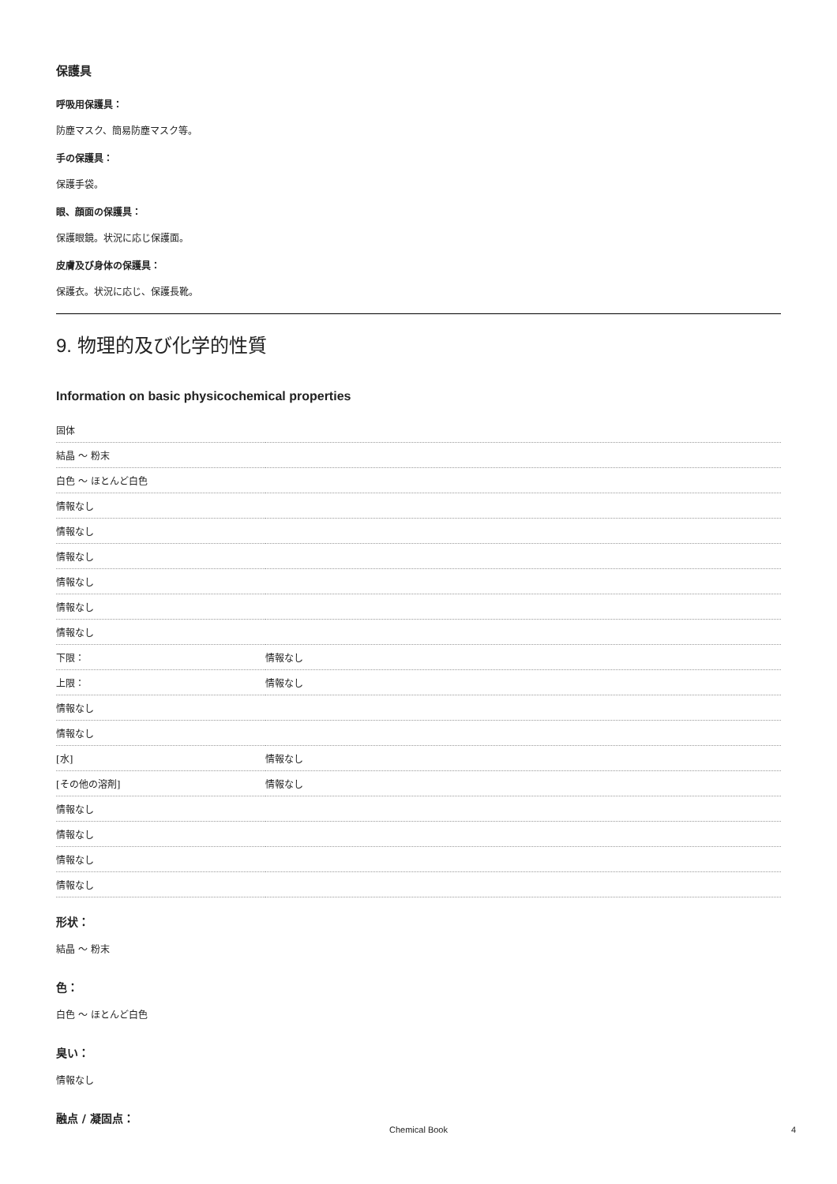保護具
呼吸用保護具：
防塵マスク、簡易防塵マスク等。
手の保護具：
保護手袋。
眼、顔面の保護具：
保護眼鏡。状況に応じ保護面。
皮膚及び身体の保護具：
保護衣。状況に応じ、保護長靴。
9. 物理的及び化学的性質
Information on basic physicochemical properties
| 固体 | |
| 結晶 ～ 粉末 | |
| 白色 ～ ほとんど白色 | |
| 情報なし | |
| 情報なし | |
| 情報なし | |
| 情報なし | |
| 情報なし | |
| 情報なし | |
| 下限： | 情報なし |
| 上限： | 情報なし |
| 情報なし | |
| 情報なし | |
| [水] | 情報なし |
| [その他の溶剤] | 情報なし |
| 情報なし | |
| 情報なし | |
| 情報なし | |
| 情報なし | |
形状：
結晶 ～ 粉末
色：
白色 ～ ほとんど白色
臭い：
情報なし
融点 / 凝固点：
Chemical Book 4